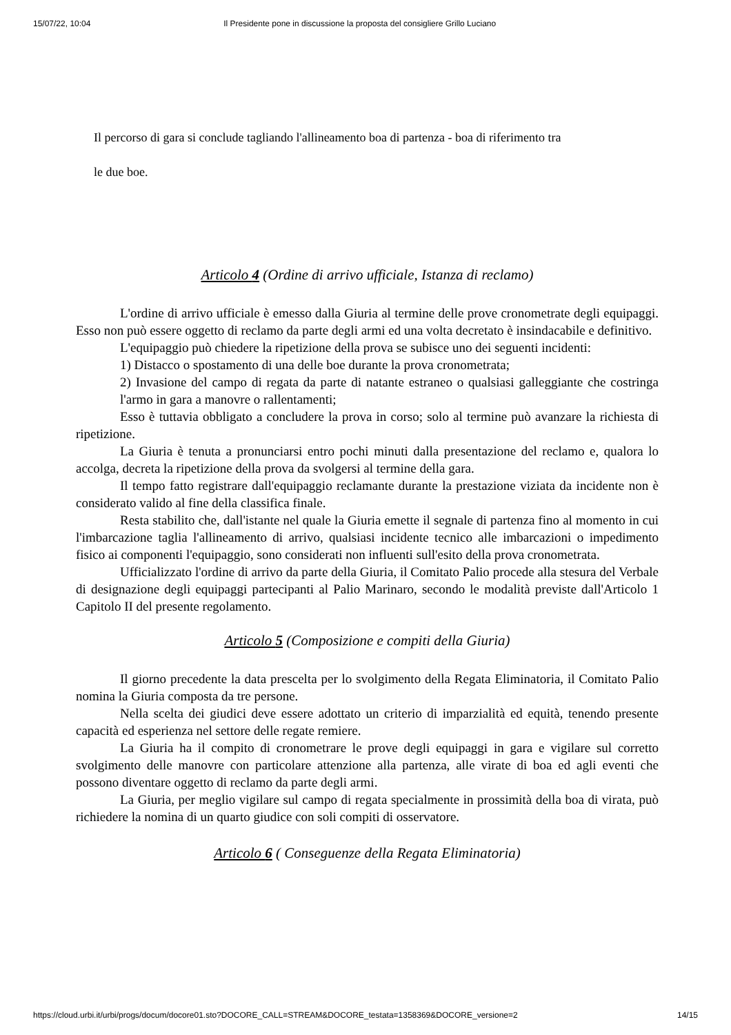15/07/22, 10:04 Il Presidente pone in discussione la proposta del consigliere Grillo Luciano
Il percorso di gara si conclude tagliando l'allineamento boa di partenza - boa di riferimento tra
le due boe.
Articolo 4 (Ordine di arrivo ufficiale, Istanza di reclamo)
L'ordine di arrivo ufficiale è emesso dalla Giuria al termine delle prove cronometrate degli equipaggi. Esso non può essere oggetto di reclamo da parte degli armi ed una volta decretato è insindacabile e definitivo.
L'equipaggio può chiedere la ripetizione della prova se subisce uno dei seguenti incidenti:
1) Distacco o spostamento di una delle boe durante la prova cronometrata;
2) Invasione del campo di regata da parte di natante estraneo o qualsiasi galleggiante che costringa l'armo in gara a manovre o rallentamenti;
Esso è tuttavia obbligato a concludere la prova in corso; solo al termine può avanzare la richiesta di ripetizione.
La Giuria è tenuta a pronunciarsi entro pochi minuti dalla presentazione del reclamo e, qualora lo accolga, decreta la ripetizione della prova da svolgersi al termine della gara.
Il tempo fatto registrare dall'equipaggio reclamante durante la prestazione viziata da incidente non è considerato valido al fine della classifica finale.
Resta stabilito che, dall'istante nel quale la Giuria emette il segnale di partenza fino al momento in cui l'imbarcazione taglia l'allineamento di arrivo, qualsiasi incidente tecnico alle imbarcazioni o impedimento fisico ai componenti l'equipaggio, sono considerati non influenti sull'esito della prova cronometrata.
Ufficializzato l'ordine di arrivo da parte della Giuria, il Comitato Palio procede alla stesura del Verbale di designazione degli equipaggi partecipanti al Palio Marinaro, secondo le modalità previste dall'Articolo 1 Capitolo II del presente regolamento.
Articolo 5 (Composizione e compiti della Giuria)
Il giorno precedente la data prescelta per lo svolgimento della Regata Eliminatoria, il Comitato Palio nomina la Giuria composta da tre persone.
Nella scelta dei giudici deve essere adottato un criterio di imparzialità ed equità, tenendo presente capacità ed esperienza nel settore delle regate remiere.
La Giuria ha il compito di cronometrare le prove degli equipaggi in gara e vigilare sul corretto svolgimento delle manovre con particolare attenzione alla partenza, alle virate di boa ed agli eventi che possono diventare oggetto di reclamo da parte degli armi.
La Giuria, per meglio vigilare sul campo di regata specialmente in prossimità della boa di virata, può richiedere la nomina di un quarto giudice con soli compiti di osservatore.
Articolo 6 ( Conseguenze della Regata Eliminatoria)
https://cloud.urbi.it/urbi/progs/docum/docore01.sto?DOCORE_CALL=STREAM&DOCORE_testata=1358369&DOCORE_versione=2 14/15